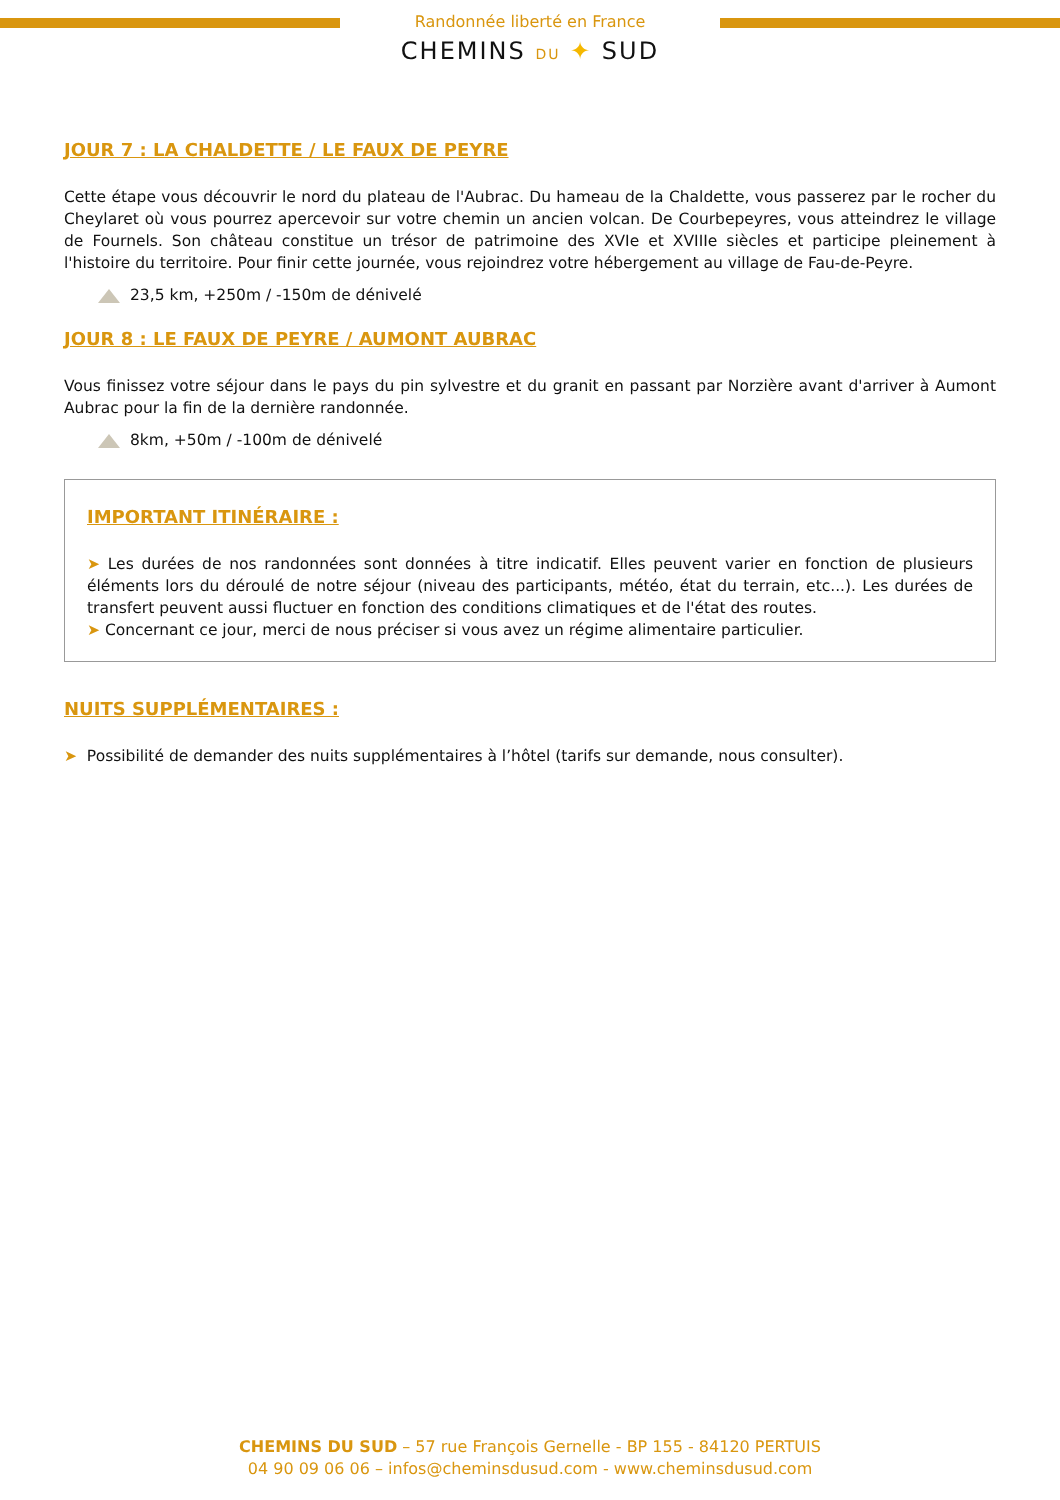Randonnée liberté en France
CHEMINS DU ✦ SUD
JOUR 7 : LA CHALDETTE / LE FAUX DE PEYRE
Cette étape vous découvrir le nord du plateau de l'Aubrac. Du hameau de la Chaldette, vous passerez par le rocher du Cheylaret où vous pourrez apercevoir sur votre chemin un ancien volcan. De Courbepeyres, vous atteindrez le village de Fournels. Son château constitue un trésor de patrimoine des XVIe et XVIIIe siècles et participe pleinement à l'histoire du territoire. Pour finir cette journée, vous rejoindrez votre hébergement au village de Fau-de-Peyre.
23,5 km, +250m / -150m de dénivelé
JOUR 8 : LE FAUX DE PEYRE / AUMONT AUBRAC
Vous finissez votre séjour dans le pays du pin sylvestre et du granit en passant par Norzière avant d'arriver à Aumont Aubrac pour la fin de la dernière randonnée.
8km, +50m / -100m de dénivelé
IMPORTANT ITINÉRAIRE :
➤ Les durées de nos randonnées sont données à titre indicatif. Elles peuvent varier en fonction de plusieurs éléments lors du déroulé de notre séjour (niveau des participants, météo, état du terrain, etc...). Les durées de transfert peuvent aussi fluctuer en fonction des conditions climatiques et de l'état des routes.
➤ Concernant ce jour, merci de nous préciser si vous avez un régime alimentaire particulier.
NUITS SUPPLÉMENTAIRES :
➤ Possibilité de demander des nuits supplémentaires à l’hôtel (tarifs sur demande, nous consulter).
CHEMINS DU SUD – 57 rue François Gernelle - BP 155 - 84120 PERTUIS
04 90 09 06 06 – infos@cheminsdusud.com - www.cheminsdusud.com